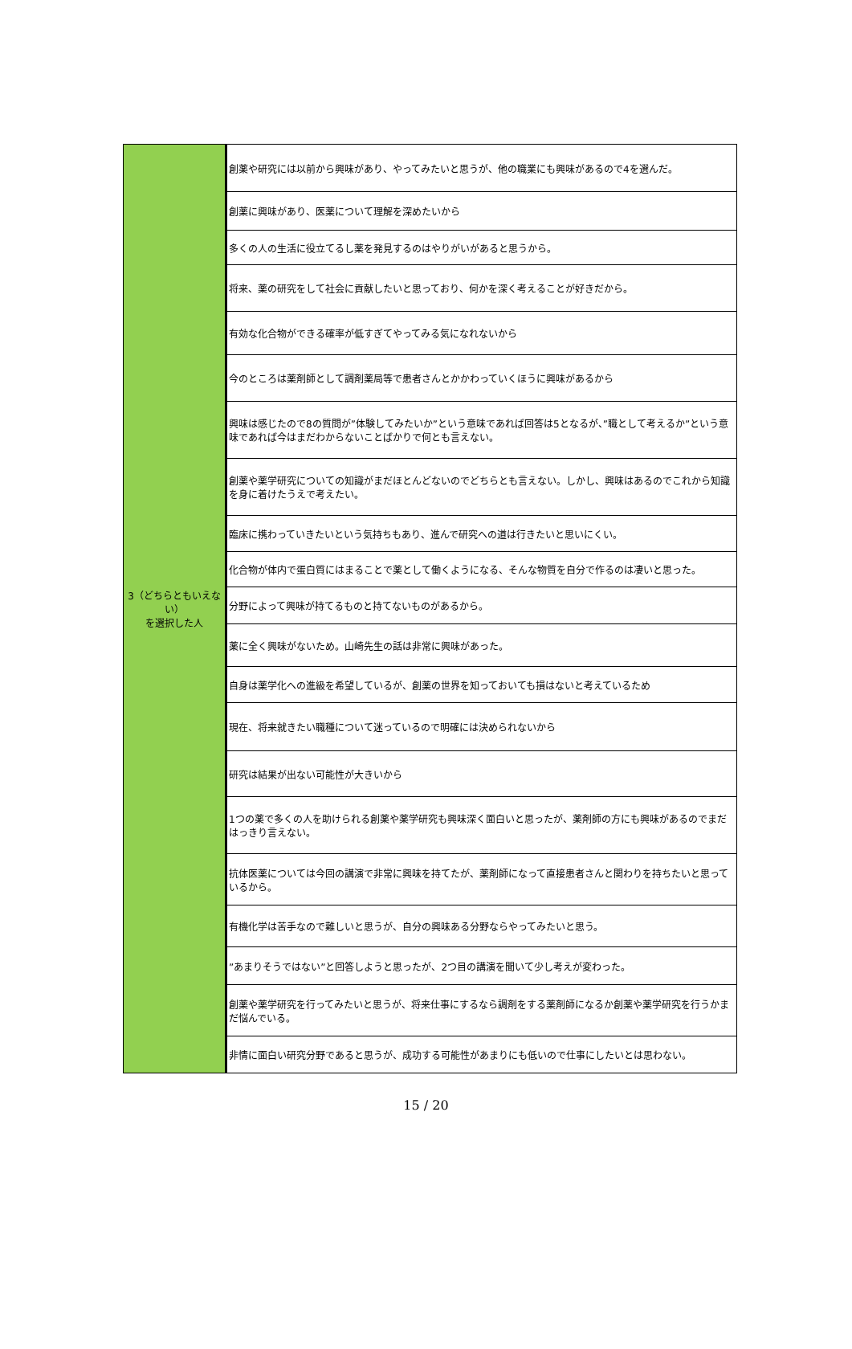| 3（どちらともいえない） を選択した人 | 創薬や研究には以前から興味があり、やってみたいと思うが、他の職業にも興味があるので4を選んだ。 |
| | 創薬に興味があり、医薬について理解を深めたいから |
| | 多くの人の生活に役立てるし薬を発見するのはやりがいがあると思うから。 |
| | 将来、薬の研究をして社会に貢献したいと思っており、何かを深く考えることが好きだから。 |
| | 有効な化合物ができる確率が低すぎてやってみる気になれないから |
| | 今のところは薬剤師として調剤薬局等で患者さんとかかわっていくほうに興味があるから |
| | 興味は感じたので8の質問が”体験してみたいか”という意味であれば回答は5となるが、”職として考えるか”という意味であれば今はまだわからないことばかりで何とも言えない。 |
| | 創薬や薬学研究についての知識がまだほとんどないのでどちらとも言えない。しかし、興味はあるのでこれから知識を身に着けたうえで考えたい。 |
| | 臨床に携わっていきたいという気持ちもあり、進んで研究への道は行きたいと思いにくい。 |
| | 化合物が体内で蛋白質にはまることで薬として働くようになる、そんな物質を自分で作るのは凄いと思った。 |
| | 分野によって興味が持てるものと持てないものがあるから。 |
| | 薬に全く興味がないため。山崎先生の話は非常に興味があった。 |
| | 自身は薬学化への進級を希望しているが、創薬の世界を知っておいても損はないと考えているため |
| | 現在、将来就きたい職種について迷っているので明確には決められないから |
| | 研究は結果が出ない可能性が大きいから |
| | 1つの薬で多くの人を助けられる創薬や薬学研究も興味深く面白いと思ったが、薬剤師の方にも興味があるのでまだはっきり言えない。 |
| | 抗体医薬については今回の講演で非常に興味を持てたが、薬剤師になって直接患者さんと関わりを持ちたいと思っているから。 |
| | 有機化学は苦手なので難しいと思うが、自分の興味ある分野ならやってみたいと思う。 |
| | ”あまりそうではない”と回答しようと思ったが、2つ目の講演を聞いて少し考えが変わった。 |
| | 創薬や薬学研究を行ってみたいと思うが、将来仕事にするなら調剤をする薬剤師になるか創薬や薬学研究を行うかまだ悩んでいる。 |
| | 非情に面白い研究分野であると思うが、成功する可能性があまりにも低いので仕事にしたいとは思わない。 |
15 / 20